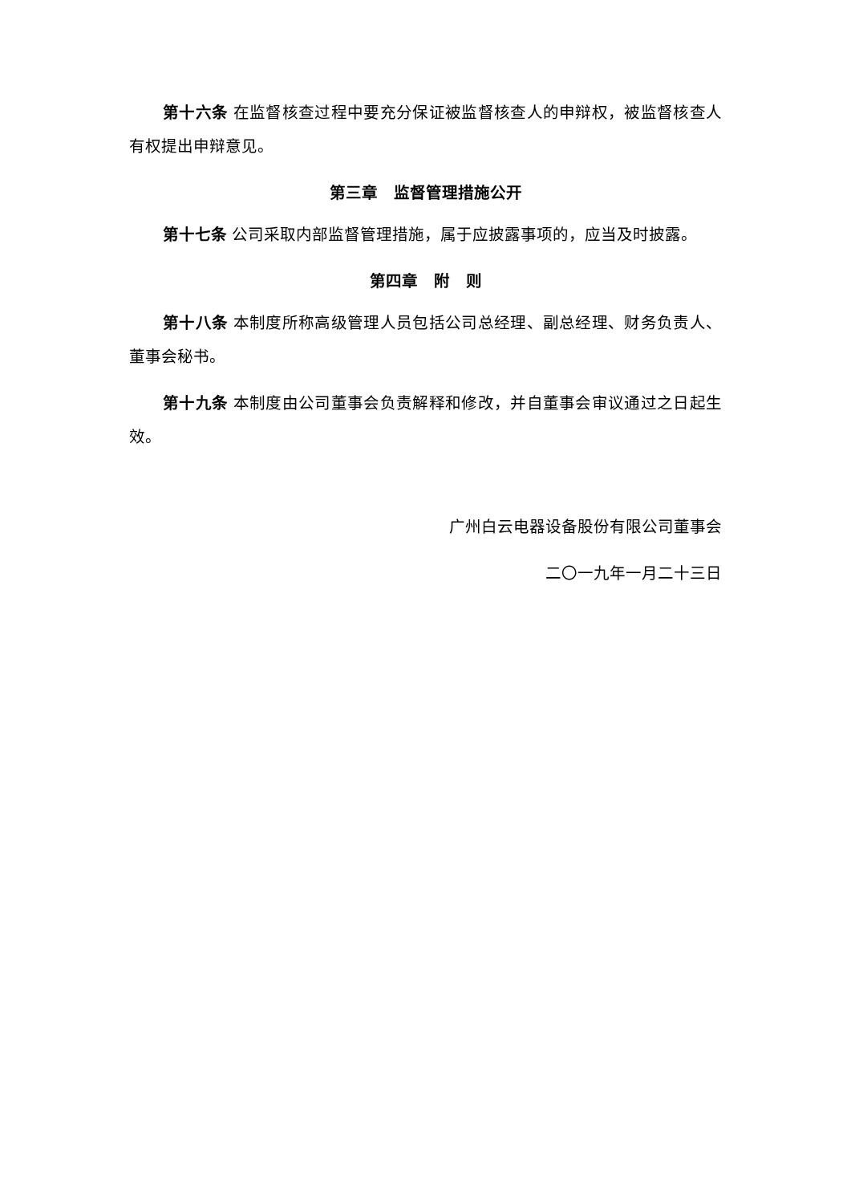第十六条 在监督核查过程中要充分保证被监督核查人的申辩权，被监督核查人有权提出申辩意见。
第三章　监督管理措施公开
第十七条 公司采取内部监督管理措施，属于应披露事项的，应当及时披露。
第四章　附　则
第十八条 本制度所称高级管理人员包括公司总经理、副总经理、财务负责人、董事会秘书。
第十九条 本制度由公司董事会负责解释和修改，并自董事会审议通过之日起生效。
广州白云电器设备股份有限公司董事会
二〇一九年一月二十三日